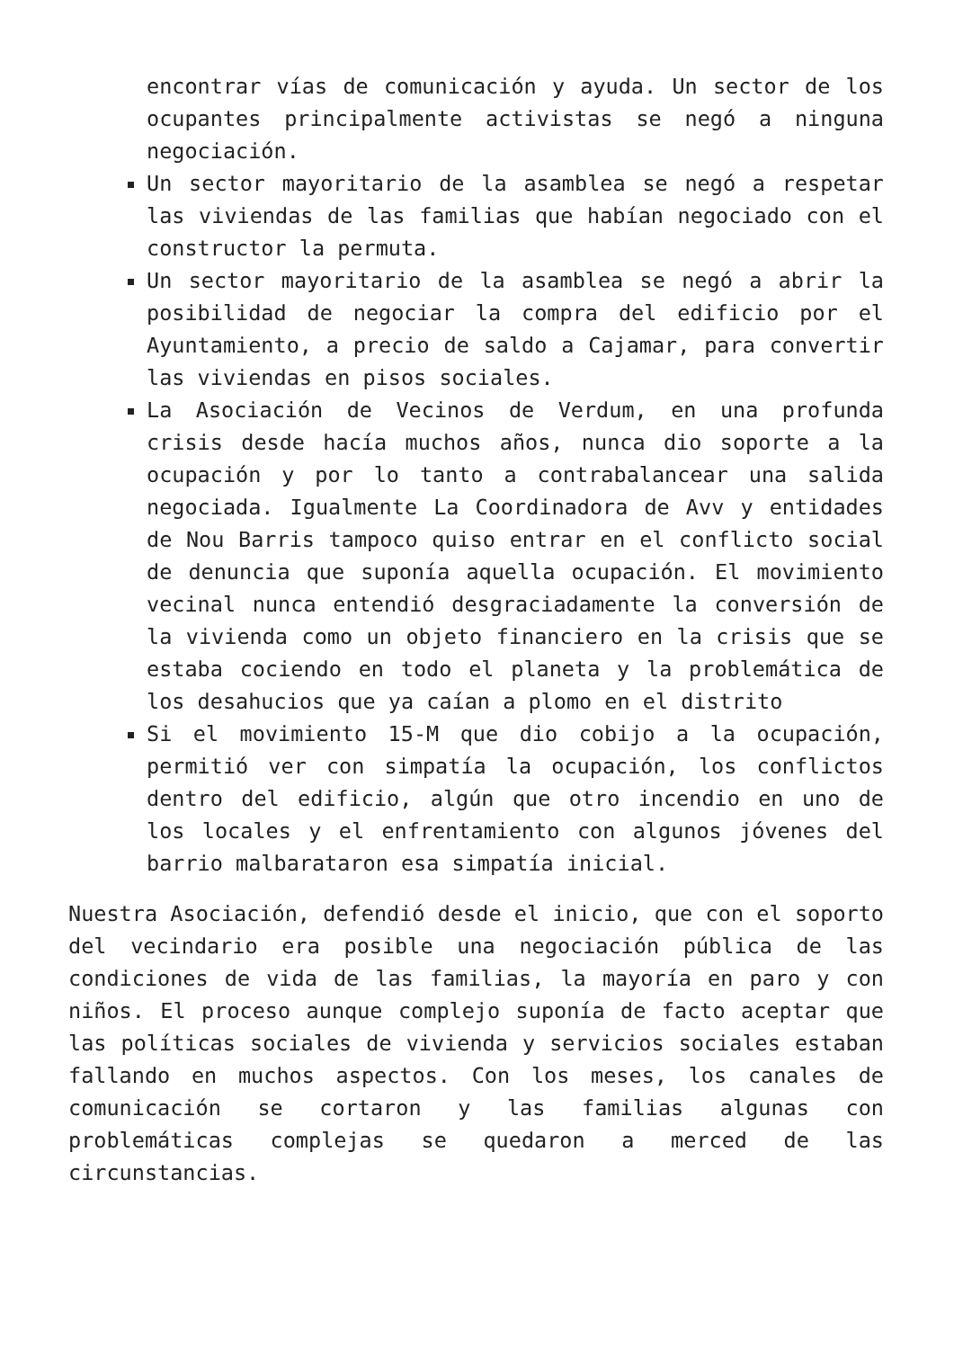encontrar vías de comunicación y ayuda. Un sector de los ocupantes principalmente activistas se negó a ninguna negociación.
Un sector mayoritario de la asamblea se negó a respetar las viviendas de las familias que habían negociado con el constructor la permuta.
Un sector mayoritario de la asamblea se negó a abrir la posibilidad de negociar la compra del edificio por el Ayuntamiento, a precio de saldo a Cajamar, para convertir las viviendas en pisos sociales.
La Asociación de Vecinos de Verdum, en una profunda crisis desde hacía muchos años, nunca dio soporte a la ocupación y por lo tanto a contrabalancear una salida negociada. Igualmente La Coordinadora de Avv y entidades de Nou Barris tampoco quiso entrar en el conflicto social de denuncia que suponía aquella ocupación. El movimiento vecinal nunca entendió desgraciadamente la conversión de la vivienda como un objeto financiero en la crisis que se estaba cociendo en todo el planeta y la problemática de los desahucios que ya caían a plomo en el distrito
Si el movimiento 15-M que dio cobijo a la ocupación, permitió ver con simpatía la ocupación, los conflictos dentro del edificio, algún que otro incendio en uno de los locales y el enfrentamiento con algunos jóvenes del barrio malbarataron esa simpatía inicial.
Nuestra Asociación, defendió desde el inicio, que con el soporto del vecindario era posible una negociación pública de las condiciones de vida de las familias, la mayoría en paro y con niños. El proceso aunque complejo suponía de facto aceptar que las políticas sociales de vivienda y servicios sociales estaban fallando en muchos aspectos. Con los meses, los canales de comunicación se cortaron y las familias algunas con problemáticas complejas se quedaron a merced de las circunstancias.